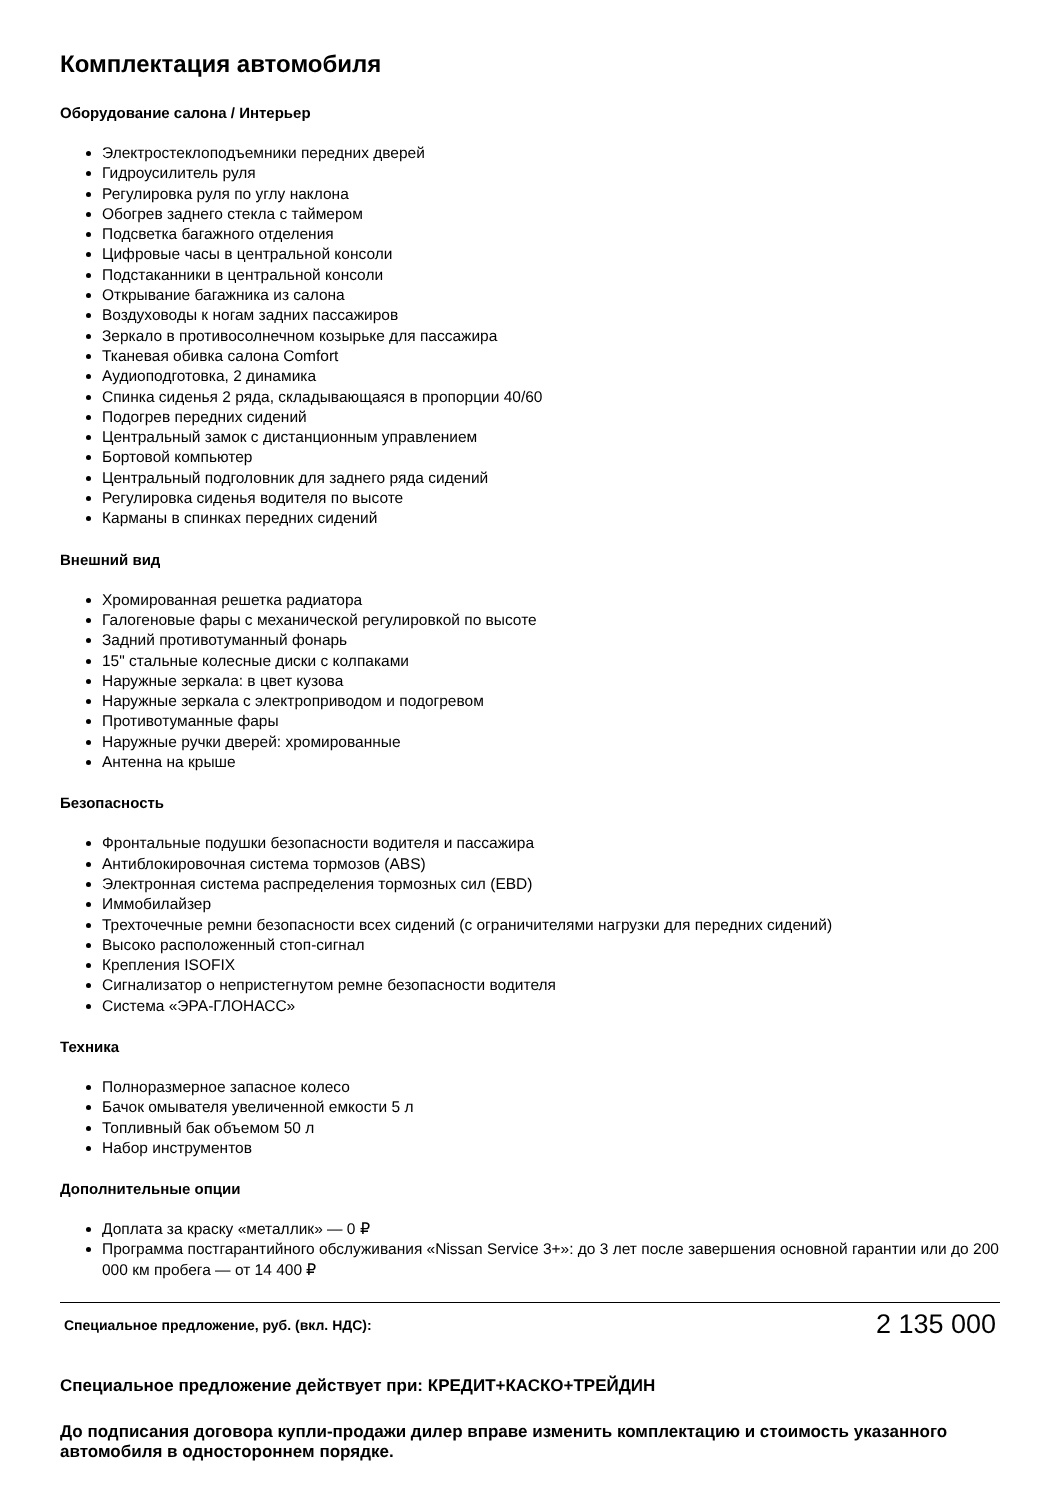Комплектация автомобиля
Оборудование салона / Интерьер
Электростеклоподъемники передних дверей
Гидроусилитель руля
Регулировка руля по углу наклона
Обогрев заднего стекла с таймером
Подсветка багажного отделения
Цифровые часы в центральной консоли
Подстаканники в центральной консоли
Открывание багажника из салона
Воздуховоды к ногам задних пассажиров
Зеркало в противосолнечном козырьке для пассажира
Тканевая обивка салона Comfort
Аудиоподготовка, 2 динамика
Спинка сиденья 2 ряда, складывающаяся в пропорции 40/60
Подогрев передних сидений
Центральный замок с дистанционным управлением
Бортовой компьютер
Центральный подголовник для заднего ряда сидений
Регулировка сиденья водителя по высоте
Карманы в спинках передних сидений
Внешний вид
Хромированная решетка радиатора
Галогеновые фары с механической регулировкой по высоте
Задний противотуманный фонарь
15" стальные колесные диски с колпаками
Наружные зеркала: в цвет кузова
Наружные зеркала с электроприводом и подогревом
Противотуманные фары
Наружные ручки дверей: хромированные
Антенна на крыше
Безопасность
Фронтальные подушки безопасности водителя и пассажира
Антиблокировочная система тормозов (ABS)
Электронная система распределения тормозных сил (EBD)
Иммобилайзер
Трехточечные ремни безопасности всех сидений (с ограничителями нагрузки для передних сидений)
Высоко расположенный стоп-сигнал
Крепления ISOFIX
Сигнализатор о непристегнутом ремне безопасности водителя
Система «ЭРА-ГЛОНАСС»
Техника
Полноразмерное запасное колесо
Бачок омывателя увеличенной емкости 5 л
Топливный бак объемом 50 л
Набор инструментов
Дополнительные опции
Доплата за краску «металлик» — 0 ₽
Программа постгарантийного обслуживания «Nissan Service 3+»: до 3 лет после завершения основной гарантии или до 200 000 км пробега — от 14 400 ₽
Специальное предложение, руб. (вкл. НДС): 2 135 000
Специальное предложение действует при: КРЕДИТ+КАСКО+ТРЕЙДИН
До подписания договора купли-продажи дилер вправе изменить комплектацию и стоимость указанного автомобиля в одностороннем порядке.